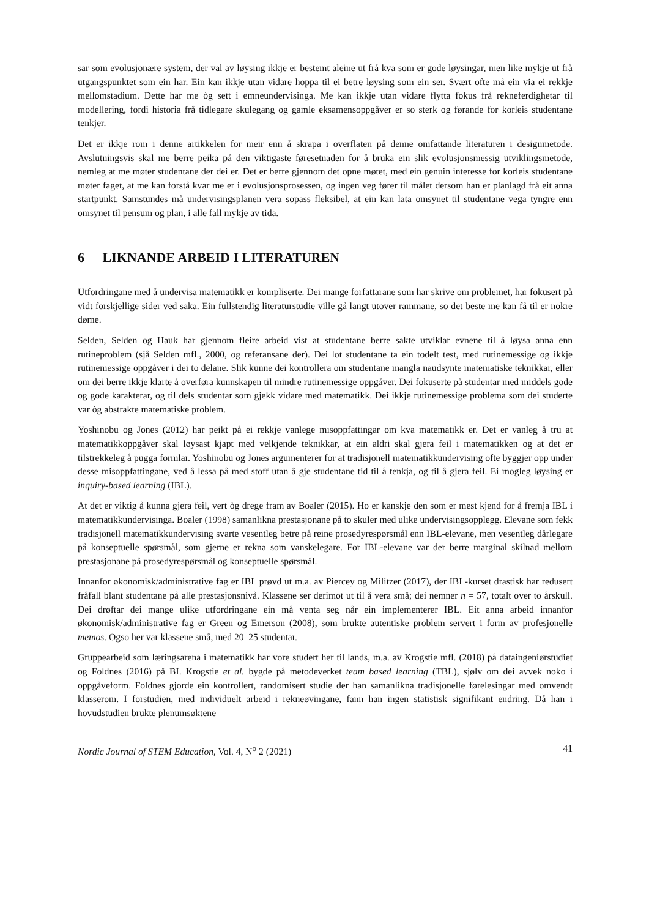sar som evolusjonære system, der val av løysing ikkje er bestemt aleine ut frå kva som er gode løysingar, men like mykje ut frå utgangspunktet som ein har. Ein kan ikkje utan vidare hoppa til ei betre løysing som ein ser. Svært ofte må ein via ei rekkje mellomstadium. Dette har me òg sett i emneundervisinga. Me kan ikkje utan vidare flytta fokus frå rekneferdighetar til modellering, fordi historia frå tidlegare skulegang og gamle eksamensoppgåver er so sterk og førande for korleis studentane tenkjer.
Det er ikkje rom i denne artikkelen for meir enn å skrapa i overflaten på denne omfattande literaturen i designmetode. Avslutningsvis skal me berre peika på den viktigaste føresetnaden for å bruka ein slik evolusjonsmessig utviklingsmetode, nemleg at me møter studentane der dei er. Det er berre gjennom det opne møtet, med ein genuin interesse for korleis studentane møter faget, at me kan forstå kvar me er i evolusjonsprosessen, og ingen veg fører til målet dersom han er planlagd frå eit anna startpunkt. Samstundes må undervisingsplanen vera sopass fleksibel, at ein kan lata omsynet til studentane vega tyngre enn omsynet til pensum og plan, i alle fall mykje av tida.
6 LIKNANDE ARBEID I LITERATUREN
Utfordringane med å undervisa matematikk er kompliserte. Dei mange forfattarane som har skrive om problemet, har fokusert på vidt forskjellige sider ved saka. Ein fullstendig literaturstudie ville gå langt utover rammane, so det beste me kan få til er nokre døme.
Selden, Selden og Hauk har gjennom fleire arbeid vist at studentane berre sakte utviklar evnene til å løysa anna enn rutineproblem (sjå Selden mfl., 2000, og referansane der). Dei lot studentane ta ein todelt test, med rutinemessige og ikkje rutinemessige oppgåver i dei to delane. Slik kunne dei kontrollera om studentane mangla naudsynte matematiske teknikkar, eller om dei berre ikkje klarte å overføra kunnskapen til mindre rutinemessige oppgåver. Dei fokuserte på studentar med middels gode og gode karakterar, og til dels studentar som gjekk vidare med matematikk. Dei ikkje rutinemessige problema som dei studerte var òg abstrakte matematiske problem.
Yoshinobu og Jones (2012) har peikt på ei rekkje vanlege misoppfattingar om kva matematikk er. Det er vanleg å tru at matematikkoppgåver skal løysast kjapt med velkjende teknikkar, at ein aldri skal gjera feil i matematikken og at det er tilstrekkeleg å pugga formlar. Yoshinobu og Jones argumenterer for at tradisjonell matematikkundervising ofte byggjer opp under desse misoppfattingane, ved å lessa på med stoff utan å gje studentane tid til å tenkja, og til å gjera feil. Ei mogleg løysing er inquiry-based learning (IBL).
At det er viktig å kunna gjera feil, vert òg drege fram av Boaler (2015). Ho er kanskje den som er mest kjend for å fremja IBL i matematikkundervisinga. Boaler (1998) samanlikna prestasjonane på to skuler med ulike undervisingsopplegg. Elevane som fekk tradisjonell matematikkundervising svarte vesentleg betre på reine prosedyrespørsmål enn IBL-elevane, men vesentleg dårlegare på konseptuelle spørsmål, som gjerne er rekna som vanskelegare. For IBL-elevane var der berre marginal skilnad mellom prestasjonane på prosedyrespørsmål og konseptuelle spørsmål.
Innanfor økonomisk/administrative fag er IBL prøvd ut m.a. av Piercey og Militzer (2017), der IBL-kurset drastisk har redusert fråfall blant studentane på alle prestasjonsnivå. Klassene ser derimot ut til å vera små; dei nemner n = 57, totalt over to årskull. Dei drøftar dei mange ulike utfordringane ein må venta seg når ein implementerer IBL. Eit anna arbeid innanfor økonomisk/administrative fag er Green og Emerson (2008), som brukte autentiske problem servert i form av profesjonelle memos. Ogso her var klassene små, med 20–25 studentar.
Gruppearbeid som læringsarena i matematikk har vore studert her til lands, m.a. av Krogstie mfl. (2018) på dataingeniørstudiet og Foldnes (2016) på BI. Krogstie et al. bygde på metodeverket team based learning (TBL), sjølv om dei avvek noko i oppgåveform. Foldnes gjorde ein kontrollert, randomisert studie der han samanlikna tradisjonelle førelesingar med omvendt klasserom. I forstudien, med individuelt arbeid i rekneøvingane, fann han ingen statistisk signifikant endring. Då han i hovudstudien brukte plenumsøktene
Nordic Journal of STEM Education, Vol. 4, N<sup>o</sup> 2 (2021) 41